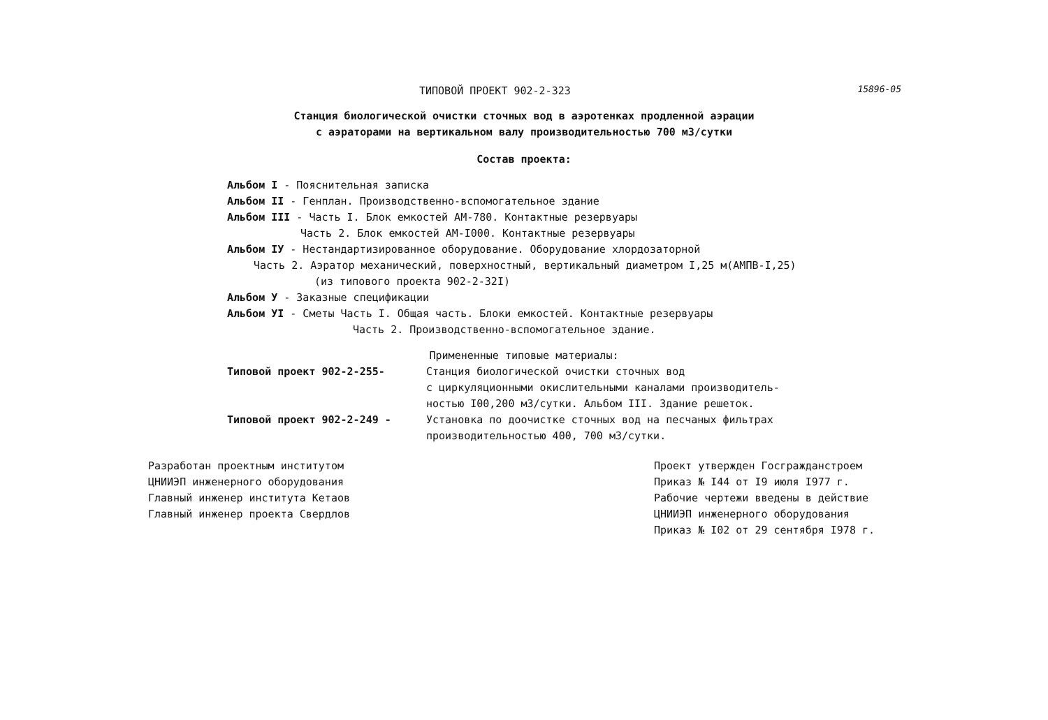15896-05
ТИПОВОЙ ПРОЕКТ 902-2-323
Станция биологической очистки сточных вод в аэротенках продленной аэрации
с аэраторами на вертикальном валу производительностью 700 м3/сутки
Состав проекта:
Альбом I - Пояснительная записка
Альбом II - Генплан. Производственно-вспомогательное здание
Альбом III - Часть I. Блок емкостей АМ-780. Контактные резервуары
Часть 2. Блок емкостей АМ-I000. Контактные резервуары
Альбом IУ - Нестандартизированное оборудование. Оборудование хлордозаторной
Часть 2. Аэратор механический, поверхностный, вертикальный диаметром I,25 м(АМПВ-I,25)
(из типового проекта 902-2-32I)
Альбом У - Заказные спецификации
Альбом УI - Сметы Часть I. Общая часть. Блоки емкостей. Контактные резервуары
Часть 2. Производственно-вспомогательное здание.
Примененные типовые материалы:
Типовой проект 902-2-255- Станция биологической очистки сточных вод
с циркуляционными окислительными каналами производитель-
ностью I00,200 м3/сутки. Альбом III. Здание решеток.
Типовой проект 902-2-249 - Установка по доочистке сточных вод на песчаных фильтрах
производительностью 400, 700 м3/сутки.
Разработан проектным институтом
ЦНИИЭП инженерного оборудования
Главный инженер института Кетаов
Главный инженер проекта Свердлов
Проект утвержден Госгражданстроем
Приказ № I44 от I9 июля I977 г.
Рабочие чертежи введены в действие
ЦНИИЭП инженерного оборудования
Приказ № I02 от 29 сентября I978 г.